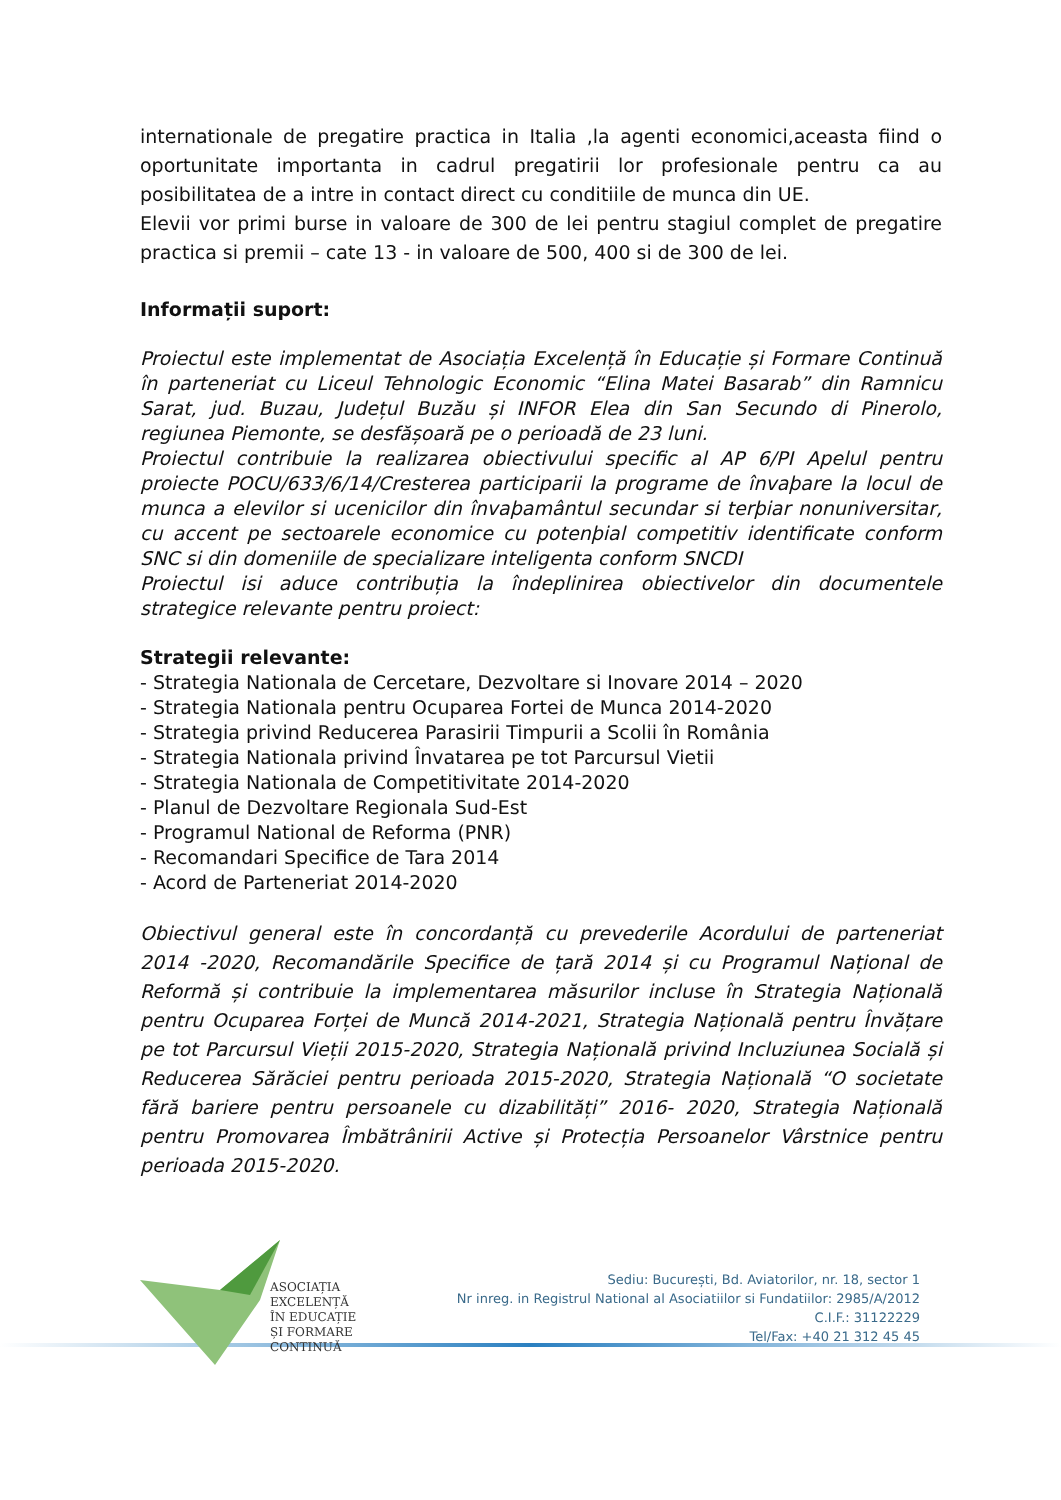internationale de pregatire practica in Italia ,la agenti economici,aceasta fiind o oportunitate importanta in cadrul pregatirii lor profesionale pentru ca au posibilitatea de a intre in contact direct cu conditiile de munca din UE.
Elevii vor primi burse in valoare de 300 de lei pentru stagiul complet de pregatire practica si premii – cate 13 - in valoare de 500, 400 si de 300 de lei.
Informații suport:
Proiectul este implementat de Asociația Excelență în Educație și Formare Continuă în parteneriat cu Liceul Tehnologic Economic “Elina Matei Basarab” din Ramnicu Sarat, jud. Buzau, Județul Buzău și INFOR Elea din San Secundo di Pinerolo, regiunea Piemonte, se desfășoară pe o perioadă de 23 luni.
Proiectul contribuie la realizarea obiectivului specific al AP 6/PI Apelul pentru proiecte POCU/633/6/14/Cresterea participarii la programe de învaþare la locul de munca a elevilor si ucenicilor din învaþamântul secundar si terþiar nonuniversitar, cu accent pe sectoarele economice cu potenþial competitiv identificate conform SNC si din domeniile de specializare inteligenta conform SNCDI
Proiectul isi aduce contribuția la îndeplinirea obiectivelor din documentele strategice relevante pentru proiect:
Strategii relevante:
- Strategia Nationala de Cercetare, Dezvoltare si Inovare 2014 – 2020
- Strategia Nationala pentru Ocuparea Fortei de Munca 2014-2020
- Strategia privind Reducerea Parasirii Timpurii a Scolii în România
- Strategia Nationala privind Învatarea pe tot Parcursul Vietii
- Strategia Nationala de Competitivitate 2014-2020
- Planul de Dezvoltare Regionala Sud-Est
- Programul National de Reforma (PNR)
- Recomandari Specifice de Tara 2014
- Acord de Parteneriat 2014-2020
Obiectivul general este în concordanță cu prevederile Acordului de parteneriat 2014 -2020, Recomandările Specifice de țară 2014 și cu Programul Național de Reformă și contribuie la implementarea măsurilor incluse în Strategia Națională pentru Ocuparea Forței de Muncă 2014-2021, Strategia Națională pentru Învățare pe tot Parcursul Vieții 2015-2020, Strategia Națională privind Incluziunea Socială și Reducerea Sărăciei pentru perioada 2015-2020, Strategia Națională “O societate fără bariere pentru persoanele cu dizabilități” 2016- 2020, Strategia Națională pentru Promovarea Îmbătrânirii Active și Protecția Persoanelor Vârstnice pentru perioada 2015-2020.
ASOCIAȚIA
EXCELENȚĂ
ÎN EDUCAȚIE
ȘI FORMARE
CONTINUĂ
Sediu: București, Bd. Aviatorilor, nr. 18, sector 1
Nr inreg. in Registrul National al Asociatiilor si Fundatiilor: 2985/A/2012
C.I.F.: 31122229
Tel/Fax: +40 21 312 45 45